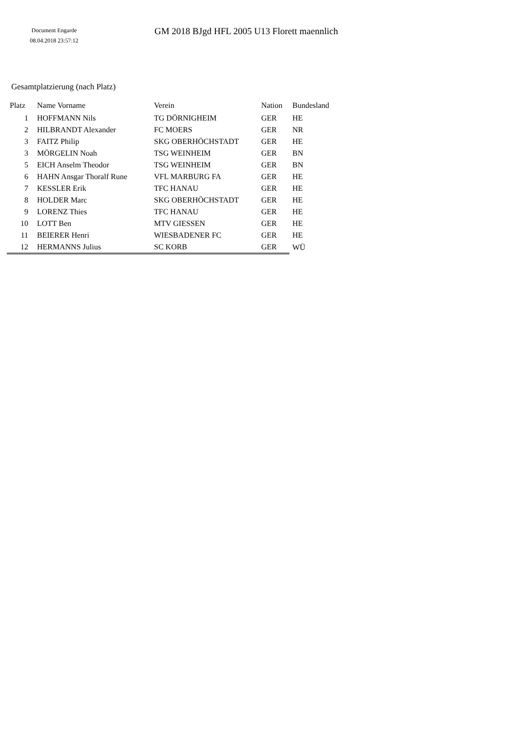Document Engarde
08.04.2018 23:57:12
GM 2018 BJgd HFL 2005 U13 Florett maennlich
Gesamtplatzierung (nach Platz)
| Platz | Name Vorname | Verein | Nation | Bundesland |
| --- | --- | --- | --- | --- |
| 1 | HOFFMANN Nils | TG DÖRNIGHEIM | GER | HE |
| 2 | HILBRANDT Alexander | FC MOERS | GER | NR |
| 3 | FAITZ Philip | SKG OBERHÖCHSTADT | GER | HE |
| 3 | MÖRGELIN Noah | TSG WEINHEIM | GER | BN |
| 5 | EICH Anselm Theodor | TSG WEINHEIM | GER | BN |
| 6 | HAHN Ansgar Thoralf Rune | VFL MARBURG FA | GER | HE |
| 7 | KESSLER Erik | TFC HANAU | GER | HE |
| 8 | HOLDER Marc | SKG OBERHÖCHSTADT | GER | HE |
| 9 | LORENZ Thies | TFC HANAU | GER | HE |
| 10 | LOTT Ben | MTV GIESSEN | GER | HE |
| 11 | BEIERER Henri | WIESBADENER FC | GER | HE |
| 12 | HERMANNS Julius | SC KORB | GER | WÜ |